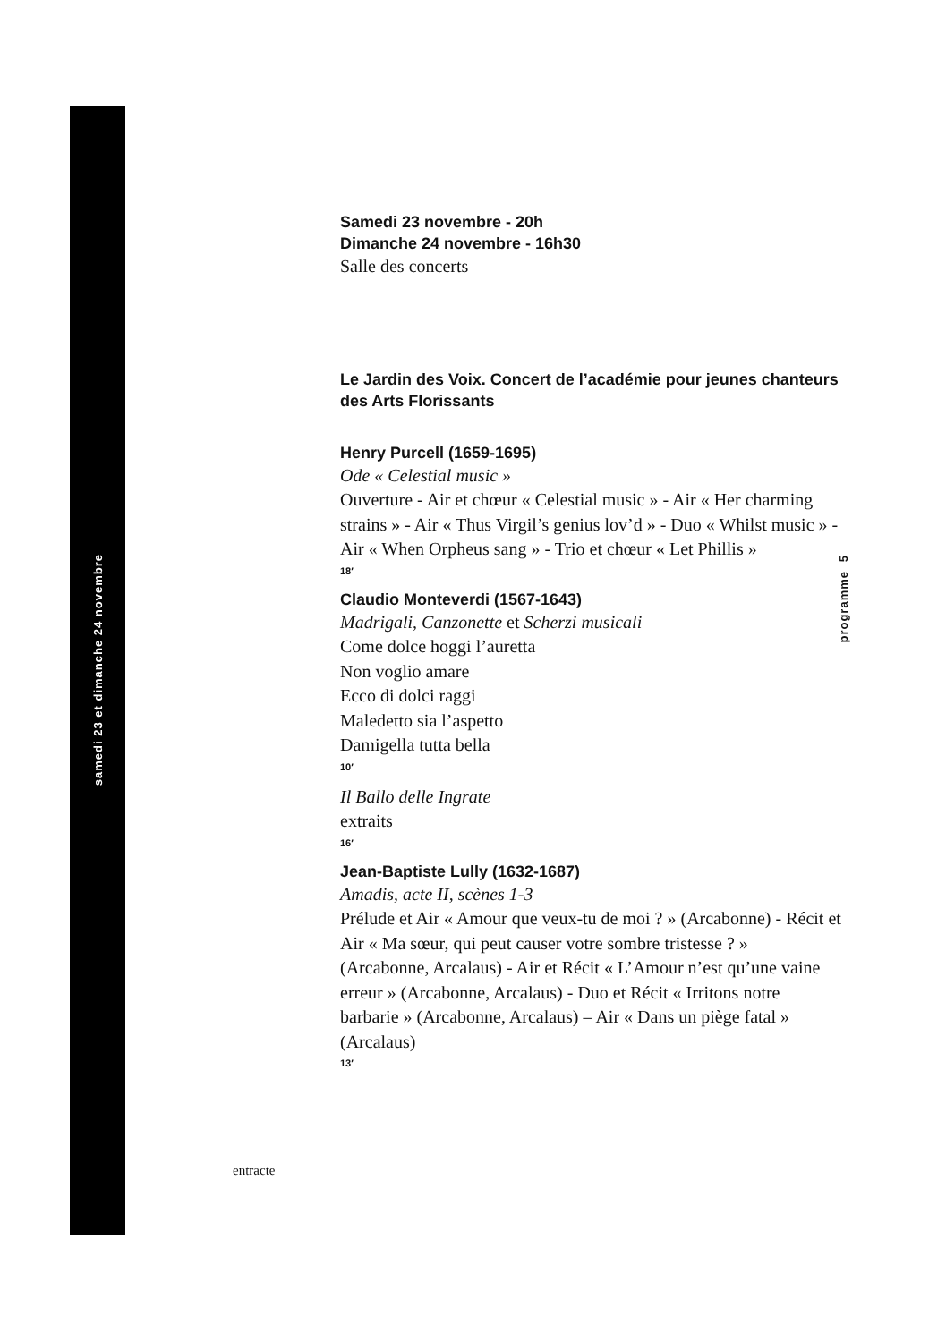samedi 23 et dimanche 24 novembre
5
programme
Samedi 23 novembre - 20h
Dimanche 24 novembre - 16h30
Salle des concerts
Le Jardin des Voix. Concert de l’académie pour jeunes chanteurs des Arts Florissants
Henry Purcell (1659-1695)
Ode « Celestial music »
Ouverture - Air et chœur « Celestial music » - Air « Her charming strains » - Air « Thus Virgil’s genius lov’d » - Duo « Whilst music » - Air « When Orpheus sang » - Trio et chœur « Let Phillis »
18′
Claudio Monteverdi (1567-1643)
Madrigali, Canzonette et Scherzi musicali
Come dolce hoggi l’auretta
Non voglio amare
Ecco di dolci raggi
Maledetto sia l’aspetto
Damigella tutta bella
10′
Il Ballo delle Ingrate
extraits
16′
Jean-Baptiste Lully (1632-1687)
Amadis, acte II, scènes 1-3
Prélude et Air « Amour que veux-tu de moi ? » (Arcabonne) - Récit et Air « Ma sœur, qui peut causer votre sombre tristesse ? » (Arcabonne, Arcalaus) - Air et Récit « L’Amour n’est qu’une vaine erreur » (Arcabonne, Arcalaus) - Duo et Récit « Irritons notre barbarie » (Arcabonne, Arcalaus) – Air « Dans un piège fatal » (Arcalaus)
13′
entracte